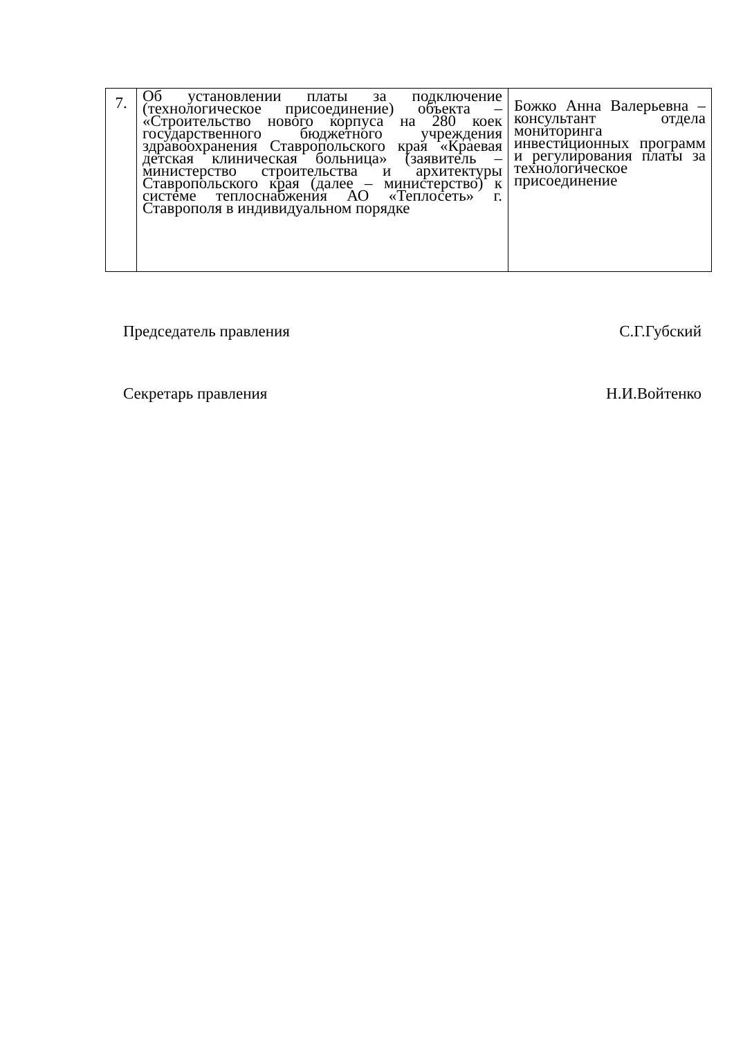| 7. | Об установлении платы за подключение (технологическое присоединение) объекта – «Строительство нового корпуса на 280 коек государственного бюджетного учреждения здравоохранения Ставропольского края «Краевая детская клиническая больница» (заявитель – министерство строительства и архитектуры Ставропольского края (далее – министерство) к системе теплоснабжения АО «Теплосеть» г. Ставрополя в индивидуальном порядке | Божко Анна Валерьевна – консультант отдела мониторинга инвестиционных программ и регулирования платы за технологическое присоединение |
Председатель правления С.Г.Губский
Секретарь правления Н.И.Войтенко